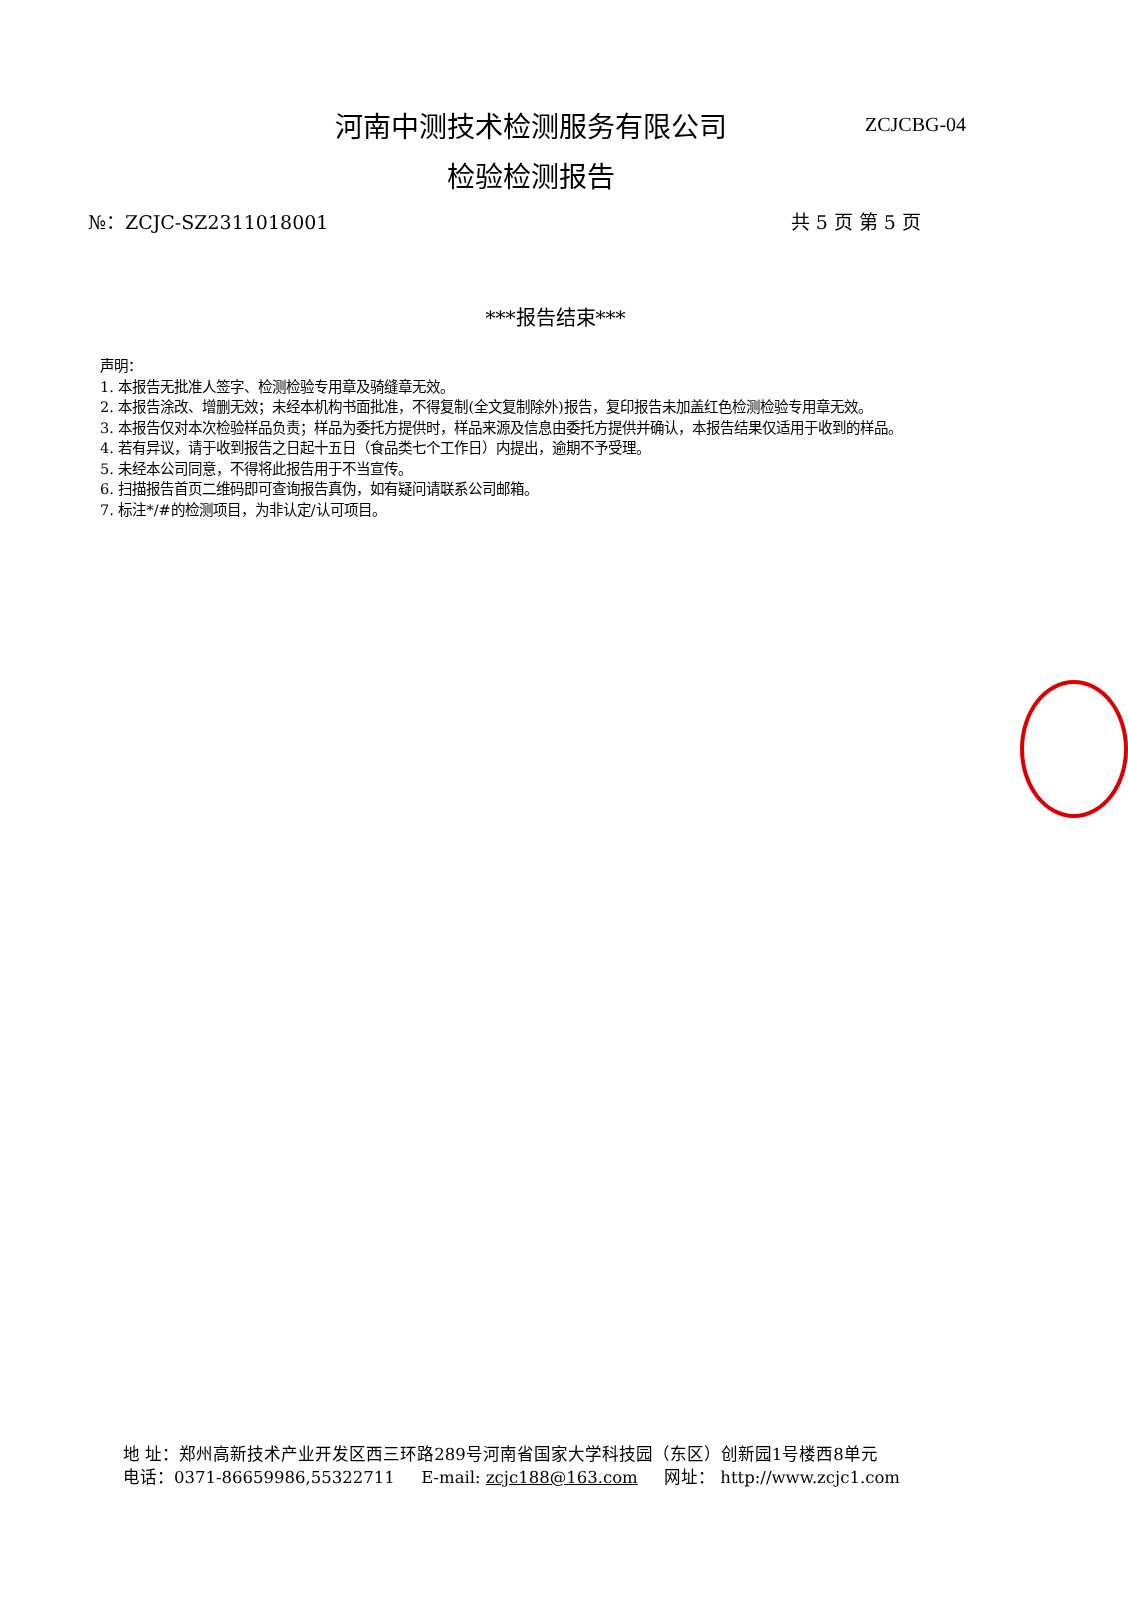河南中测技术检测服务有限公司
ZCJCBG-04
检验检测报告
№：ZCJC-SZ2311018001 共 5 页 第 5 页
***报告结束***
声明：
1. 本报告无批准人签字、检测检验专用章及骑缝章无效。
2. 本报告涂改、增删无效；未经本机构书面批准，不得复制(全文复制除外)报告，复印报告未加盖红色检测检验专用章无效。
3. 本报告仅对本次检验样品负责；样品为委托方提供时，样品来源及信息由委托方提供并确认，本报告结果仅适用于收到的样品。
4. 若有异议，请于收到报告之日起十五日（食品类七个工作日）内提出，逾期不予受理。
5. 未经本公司同意，不得将此报告用于不当宣传。
6. 扫描报告首页二维码即可查询报告真伪，如有疑问请联系公司邮箱。
7. 标注*/#的检测项目，为非认定/认可项目。
地 址：郑州高新技术产业开发区西三环路289号河南省国家大学科技园（东区）创新园1号楼西8单元
电话：0371-86659986,55322711 E-mail: zcjc188@163.com 网址： http://www.zcjc1.com